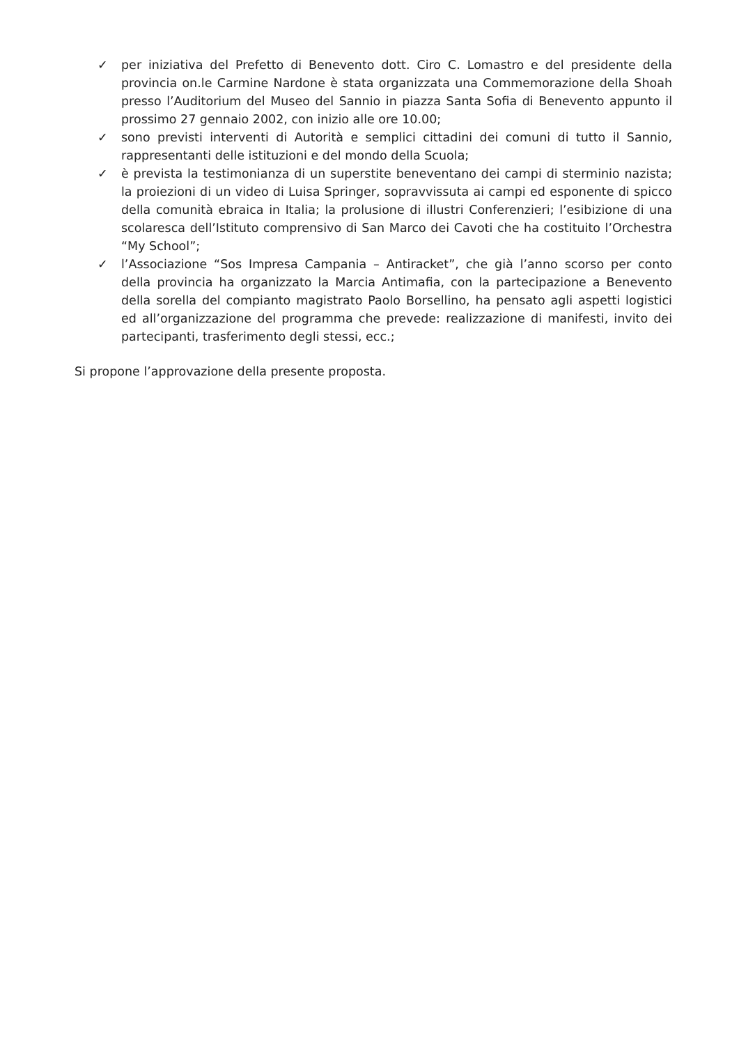✓ per iniziativa del Prefetto di Benevento dott. Ciro C. Lomastro e del presidente della provincia on.le Carmine Nardone è stata organizzata una Commemorazione della Shoah presso l’Auditorium del Museo del Sannio in piazza Santa Sofia di Benevento appunto il prossimo 27 gennaio 2002, con inizio alle ore 10.00;
✓ sono previsti interventi di Autorità e semplici cittadini dei comuni di tutto il Sannio, rappresentanti delle istituzioni e del mondo della Scuola;
✓ è prevista la testimonianza di un superstite beneventano dei campi di sterminio nazista; la proiezioni di un video di Luisa Springer, sopravvissuta ai campi ed esponente di spicco della comunità ebraica in Italia; la prolusione di illustri Conferenzieri; l’esibizione di una scolaresca dell’Istituto comprensivo di San Marco dei Cavoti che ha costituito l’Orchestra “My School”;
✓ l’Associazione “Sos Impresa Campania – Antiracket”, che già l’anno scorso per conto della provincia ha organizzato la Marcia Antimafia, con la partecipazione a Benevento della sorella del compianto magistrato Paolo Borsellino, ha pensato agli aspetti logistici ed all’organizzazione del programma che prevede: realizzazione di manifesti, invito dei partecipanti, trasferimento degli stessi, ecc.;
Si propone l’approvazione della presente proposta.